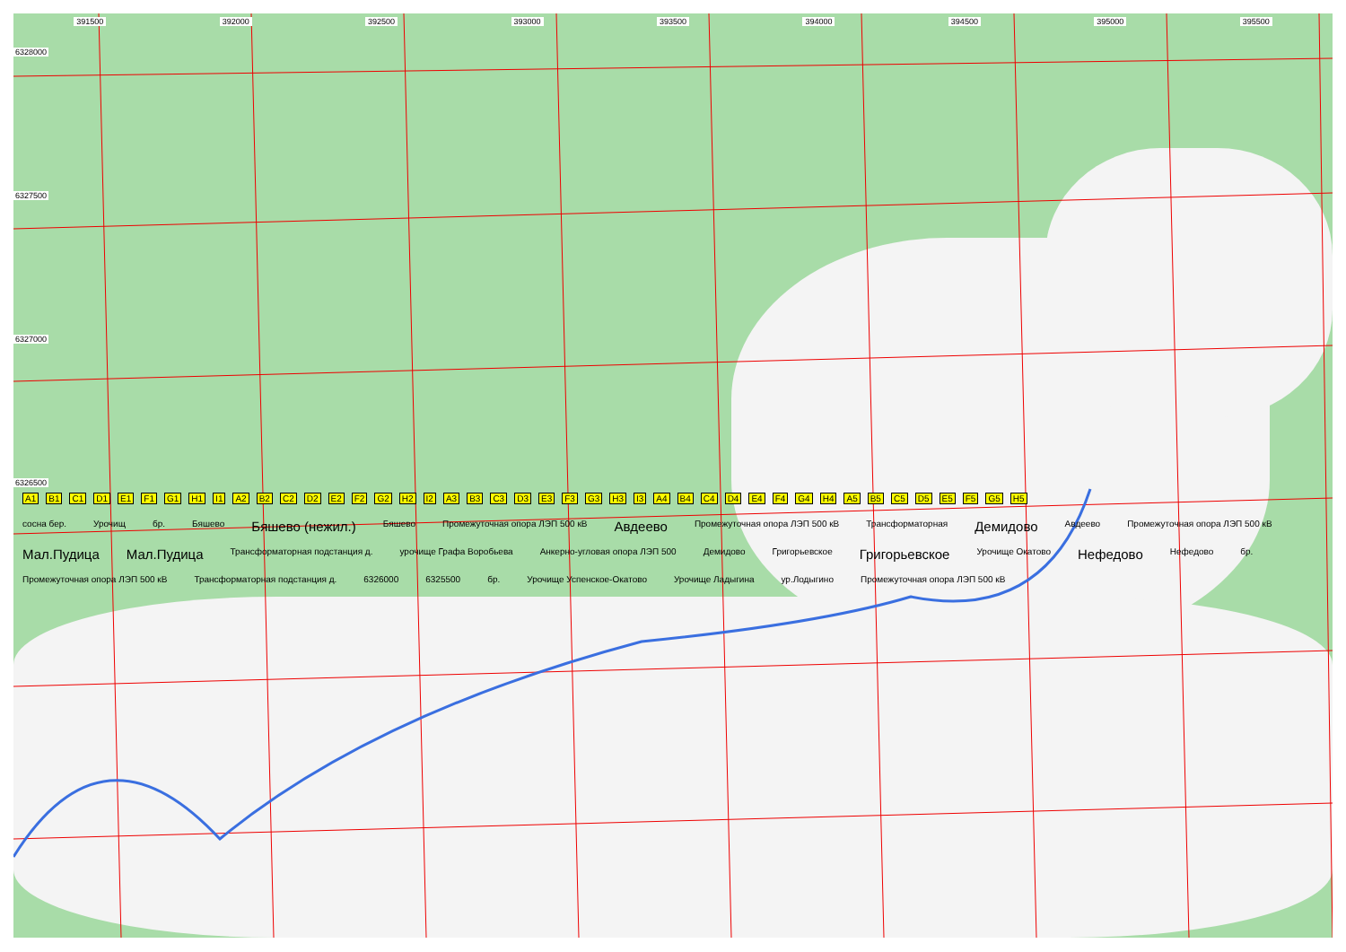391500 392000 392500 393000 393500 394000 394500 395000 395500
6328000
6327500
6327000
6326500
A1 B1 C1 D1 E1 F1 G1 H1 I1 A2 B2 C2 D2 E2 F2 G2 H2 I2 A3 B3 C3 D3 E3 F3 G3 H3 I3 A4 B4 C4 D4 E4 F4 G4 H4 A5 B5 C5 D5 E5 F5 G5 H5
сосна бер. Урочищ бр. Бяшево Бяшево (нежил.) Бяшево Промежуточная опора ЛЭП 500 кВ Авдеево Промежуточная опора ЛЭП 500 кВ Трансформаторная Демидово Авдеево Промежуточная опора ЛЭП 500 кВ Мал.Пудица Мал.Пудица Трансформаторная подстанция д. урочище Графа Воробьева Анкерно-угловая опора ЛЭП 500 Демидово Григорьевское Григорьевское Урочище Окатово Нефедово Нефедово бр. Промежуточная опора ЛЭП 500 кВ Трансформаторная подстанция д. 6326000 6325500 бр. Урочище Успенское-Окатово Урочище Ладыгина ур.Лодыгино Промежуточная опора ЛЭП 500 кВ